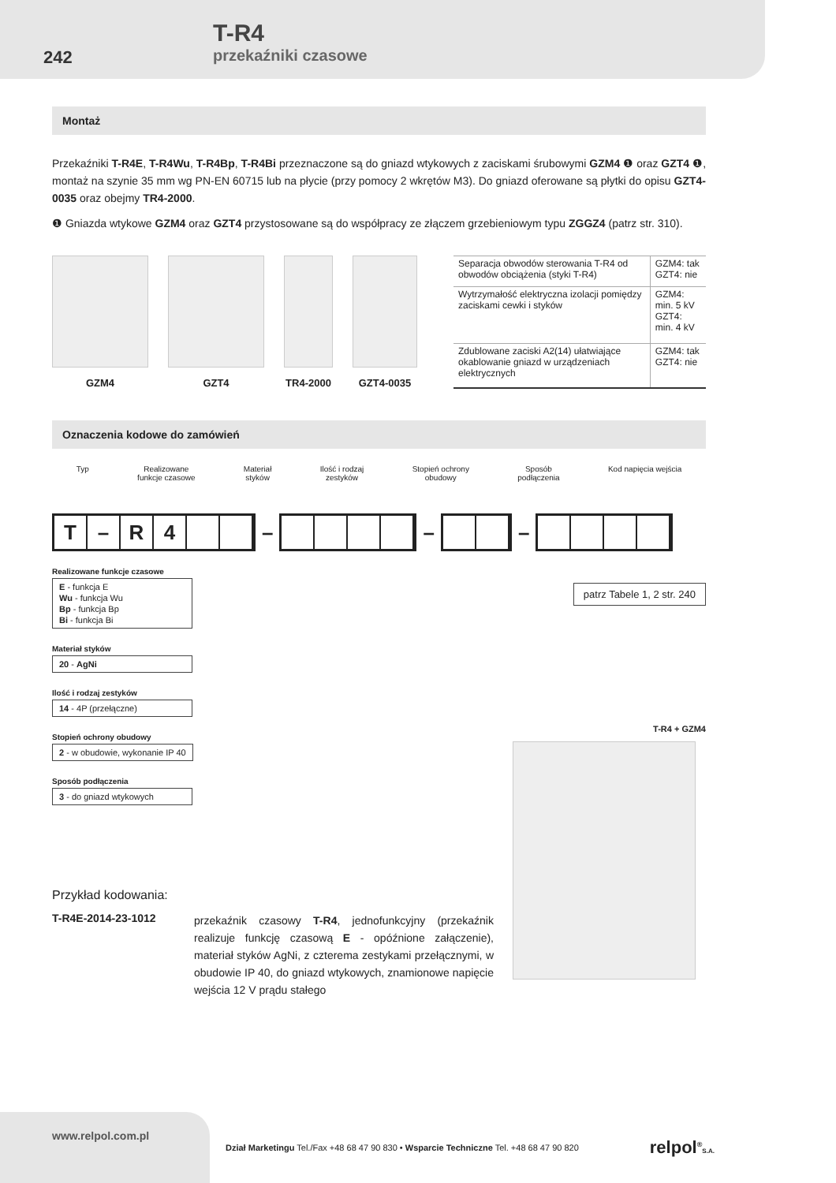242
T-R4
przekaźniki czasowe
Montaż
Przekaźniki T-R4E, T-R4Wu, T-R4Bp, T-R4Bi przeznaczone są do gniazd wtykowych z zaciskami śrubowymi GZM4 ❶ oraz GZT4 ❶, montaż na szynie 35 mm wg PN-EN 60715 lub na płycie (przy pomocy 2 wkrętów M3). Do gniazd oferowane są płytki do opisu GZT4-0035 oraz obejmy TR4-2000.
❶ Gniazda wtykowe GZM4 oraz GZT4 przystosowane są do współpracy ze złączem grzebieniowym typu ZGGZ4 (patrz str. 310).
GZM4 GZT4 TR4-2000 GZT4-0035
| Separacja obwodów sterowania T-R4 od obwodów obciążenia (styki T-R4) | GZM4: tak GZT4: nie |
| Wytrzymałość elektryczna izolacji pomiędzy zaciskami cewki i styków | GZM4: min. 5 kV GZT4: min. 4 kV |
| Zdublowane zaciski A2(14) ułatwiające okablowanie gniazd w urządzeniach elektrycznych | GZM4: tak GZT4: nie |
Oznaczenia kodowe do zamówień
Typ Realizowane
funkcje czasowe Materiał
styków Ilość i rodzaj
zestyków Stopień ochrony
obudowy Sposób
podłączenia Kod napięcia wejścia
T – R 4
– – –
Realizowane funkcje czasowe
E - funkcja E
Wu - funkcja Wu
Bp - funkcja Bp
Bi - funkcja Bi
Materiał styków
20 - AgNi
Ilość i rodzaj zestyków
14 - 4P (przełączne)
Stopień ochrony obudowy
2 - w obudowie, wykonanie IP 40
Sposób podłączenia
3 - do gniazd wtykowych
patrz Tabele 1, 2 str. 240
T-R4 + GZM4
Przykład kodowania:
T-R4E-2014-23-1012
przekaźnik czasowy T-R4, jednofunkcyjny (przekaźnik realizuje funkcję czasową E - opóźnione załączenie), materiał styków AgNi, z czterema zestykami przełącznymi, w obudowie IP 40, do gniazd wtykowych, znamionowe napięcie wejścia 12 V prądu stałego
www.relpol.com.pl
Dział Marketingu Tel./Fax +48 68 47 90 830 • Wsparcie Techniczne Tel. +48 68 47 90 820
relpol<sup>®</sup>S.A.